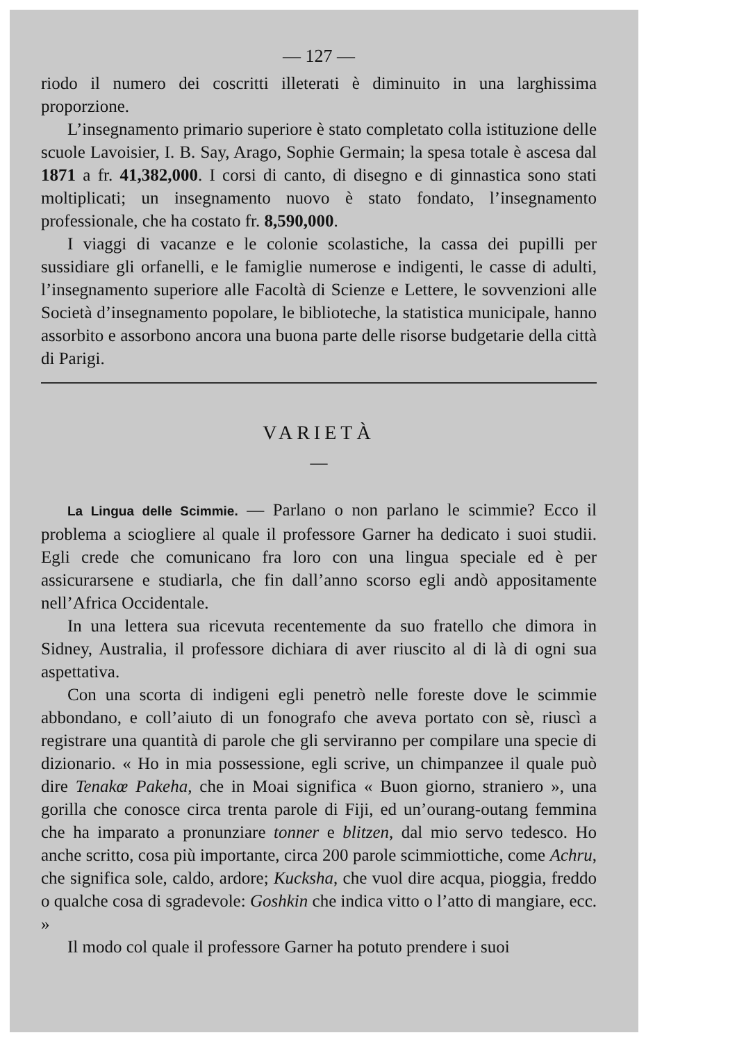— 127 —
riodo il numero dei coscritti illeterati è diminuito in una larghissima proporzione.
L’insegnamento primario superiore è stato completato colla istituzione delle scuole Lavoisier, I. B. Say, Arago, Sophie Germain; la spesa totale è ascesa dal 1871 a fr. 41,382,000. I corsi di canto, di disegno e di ginnastica sono stati moltiplicati; un insegnamento nuovo è stato fondato, l’insegnamento professionale, che ha costato fr. 8,590,000.
I viaggi di vacanze e le colonie scolastiche, la cassa dei pupilli per sussidiare gli orfanelli, e le famiglie numerose e indigenti, le casse di adulti, l’insegnamento superiore alle Facoltà di Scienze e Lettere, le sovvenzioni alle Società d’insegnamento popolare, le biblioteche, la statistica municipale, hanno assorbito e assorbono ancora una buona parte delle risorse budgetarie della città di Parigi.
VARIETÀ
—
La Lingua delle Scimmie. — Parlano o non parlano le scimmie? Ecco il problema a sciogliere al quale il professore Garner ha dedicato i suoi studii. Egli crede che comunicano fra loro con una lingua speciale ed è per assicurarsene e studiarla, che fin dall’anno scorso egli andò appositamente nell’Africa Occidentale.
In una lettera sua ricevuta recentemente da suo fratello che dimora in Sidney, Australia, il professore dichiara di aver riuscito al di là di ogni sua aspettativa.
Con una scorta di indigeni egli penetrò nelle foreste dove le scimmie abbondano, e coll’aiuto di un fonografo che aveva portato con sè, riuscì a registrare una quantità di parole che gli serviranno per compilare una specie di dizionario. « Ho in mia possessione, egli scrive, un chimpanzee il quale può dire Tenakœ Pakeha, che in Moai significa « Buon giorno, straniero », una gorilla che conosce circa trenta parole di Fiji, ed un’ourang-outang femmina che ha imparato a pronunziare tonner e blitzen, dal mio servo tedesco. Ho anche scritto, cosa più importante, circa 200 parole scimmiottiche, come Achru, che significa sole, caldo, ardore; Kucksha, che vuol dire acqua, pioggia, freddo o qualche cosa di sgradevole: Goshkin che indica vitto o l’atto di mangiare, ecc. »
Il modo col quale il professore Garner ha potuto prendere i suoi